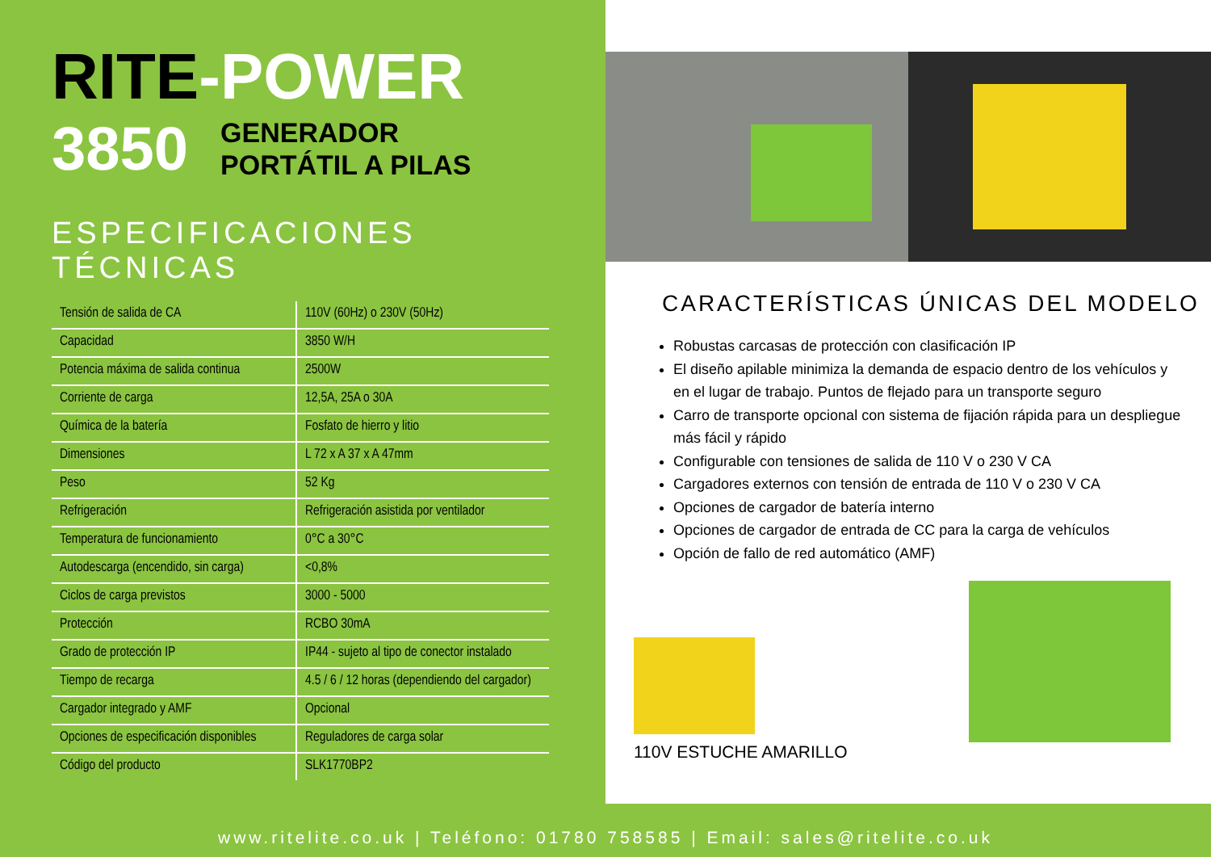RITE-POWER
3850
GENERADOR
PORTÁTIL A PILAS
ESPECIFICACIONES TÉCNICAS
| Tensión de salida de CA | 110V (60Hz) o 230V (50Hz) |
| Capacidad | 3850 W/H |
| Potencia máxima de salida continua | 2500W |
| Corriente de carga | 12,5A, 25A o 30A |
| Química de la batería | Fosfato de hierro y litio |
| Dimensiones | L 72 x A 37 x A 47mm |
| Peso | 52 Kg |
| Refrigeración | Refrigeración asistida por ventilador |
| Temperatura de funcionamiento | 0°C a 30°C |
| Autodescarga (encendido, sin carga) | <0,8% |
| Ciclos de carga previstos | 3000 - 5000 |
| Protección | RCBO 30mA |
| Grado de protección IP | IP44 - sujeto al tipo de conector instalado |
| Tiempo de recarga | 4.5 / 6 / 12 horas (dependiendo del cargador) |
| Cargador integrado y AMF | Opcional |
| Opciones de especificación disponibles | Reguladores de carga solar |
| Código del producto | SLK1770BP2 |
CARACTERÍSTICAS ÚNICAS DEL MODELO
Robustas carcasas de protección con clasificación IP
El diseño apilable minimiza la demanda de espacio dentro de los vehículos y en el lugar de trabajo. Puntos de flejado para un transporte seguro
Carro de transporte opcional con sistema de fijación rápida para un despliegue más fácil y rápido
Configurable con tensiones de salida de 110 V o 230 V CA
Cargadores externos con tensión de entrada de 110 V o 230 V CA
Opciones de cargador de batería interno
Opciones de cargador de entrada de CC para la carga de vehículos
Opción de fallo de red automático (AMF)
110V ESTUCHE AMARILLO
www.ritelite.co.uk | Teléfono: 01780 758585 | Email: sales@ritelite.co.uk